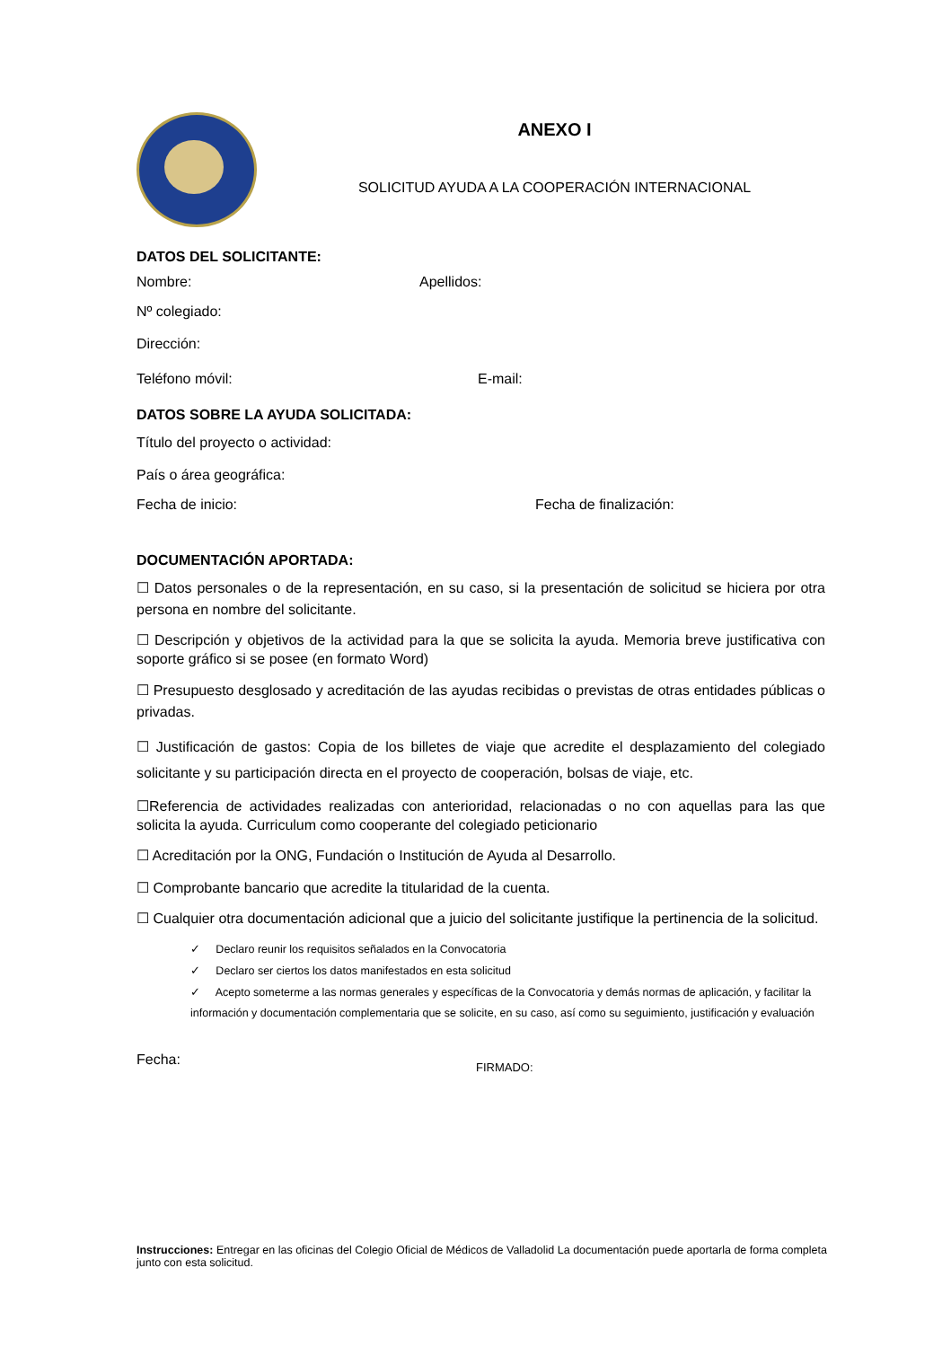ANEXO I
SOLICITUD AYUDA A LA COOPERACIÓN INTERNACIONAL
DATOS DEL SOLICITANTE:
Nombre: Apellidos:
Nº colegiado:
Dirección:
Teléfono móvil: E-mail:
DATOS SOBRE LA AYUDA SOLICITADA:
Título del proyecto o actividad:
País o área geográfica:
Fecha de inicio: Fecha de finalización:
DOCUMENTACIÓN APORTADA:
☐ Datos personales o de la representación, en su caso, si la presentación de solicitud se hiciera por otra persona en nombre del solicitante.
☐ Descripción y objetivos de la actividad para la que se solicita la ayuda. Memoria breve justificativa con soporte gráfico si se posee (en formato Word)
☐ Presupuesto desglosado y acreditación de las ayudas recibidas o previstas de otras entidades públicas o privadas.
☐ Justificación de gastos: Copia de los billetes de viaje que acredite el desplazamiento del colegiado solicitante y su participación directa en el proyecto de cooperación, bolsas de viaje, etc.
☐Referencia de actividades realizadas con anterioridad, relacionadas o no con aquellas para las que solicita la ayuda. Curriculum como cooperante del colegiado peticionario
☐ Acreditación por la ONG, Fundación o Institución de Ayuda al Desarrollo.
☐ Comprobante bancario que acredite la titularidad de la cuenta.
☐ Cualquier otra documentación adicional que a juicio del solicitante justifique la pertinencia de la solicitud.
✓ Declaro reunir los requisitos señalados en la Convocatoria
✓ Declaro ser ciertos los datos manifestados en esta solicitud
✓ Acepto someterme a las normas generales y específicas de la Convocatoria y demás normas de aplicación, y facilitar la información y documentación complementaria que se solicite, en su caso, así como su seguimiento, justificación y evaluación
Fecha: FIRMADO:
Instrucciones: Entregar en las oficinas del Colegio Oficial de Médicos de Valladolid La documentación puede aportarla de forma completa junto con esta solicitud.